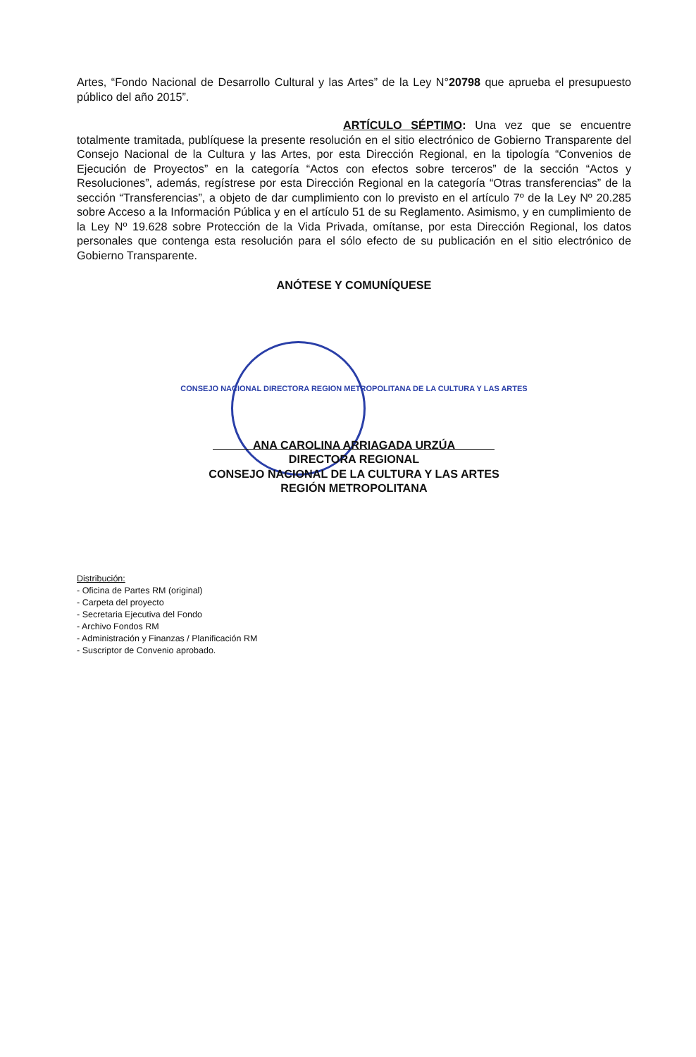Artes, “Fondo Nacional de Desarrollo Cultural y las Artes” de la Ley N°20798 que aprueba el presupuesto público del año 2015”.
ARTÍCULO SÉPTIMO: Una vez que se encuentre totalmente tramitada, publíquese la presente resolución en el sitio electrónico de Gobierno Transparente del Consejo Nacional de la Cultura y las Artes, por esta Dirección Regional, en la tipología “Convenios de Ejecución de Proyectos” en la categoría “Actos con efectos sobre terceros” de la sección “Actos y Resoluciones”, además, regístrese por esta Dirección Regional en la categoría “Otras transferencias” de la sección “Transferencias”, a objeto de dar cumplimiento con lo previsto en el artículo 7º de la Ley Nº 20.285 sobre Acceso a la Información Pública y en el artículo 51 de su Reglamento. Asimismo, y en cumplimiento de la Ley Nº 19.628 sobre Protección de la Vida Privada, omítanse, por esta Dirección Regional, los datos personales que contenga esta resolución para el sólo efecto de su publicación en el sitio electrónico de Gobierno Transparente.
ANÓTESE Y COMUNÍQUESE
CONSEJO NACIONAL DIRECTORA REGION METROPOLITANA DE LA CULTURA Y LAS ARTES
ANA CAROLINA ARRIAGADA URZÚA
DIRECTORA REGIONAL
CONSEJO NACIONAL DE LA CULTURA Y LAS ARTES
REGIÓN METROPOLITANA
Distribución:
- Oficina de Partes RM (original)
- Carpeta del proyecto
- Secretaria Ejecutiva del Fondo
- Archivo Fondos RM
- Administración y Finanzas / Planificación RM
- Suscriptor de Convenio aprobado.